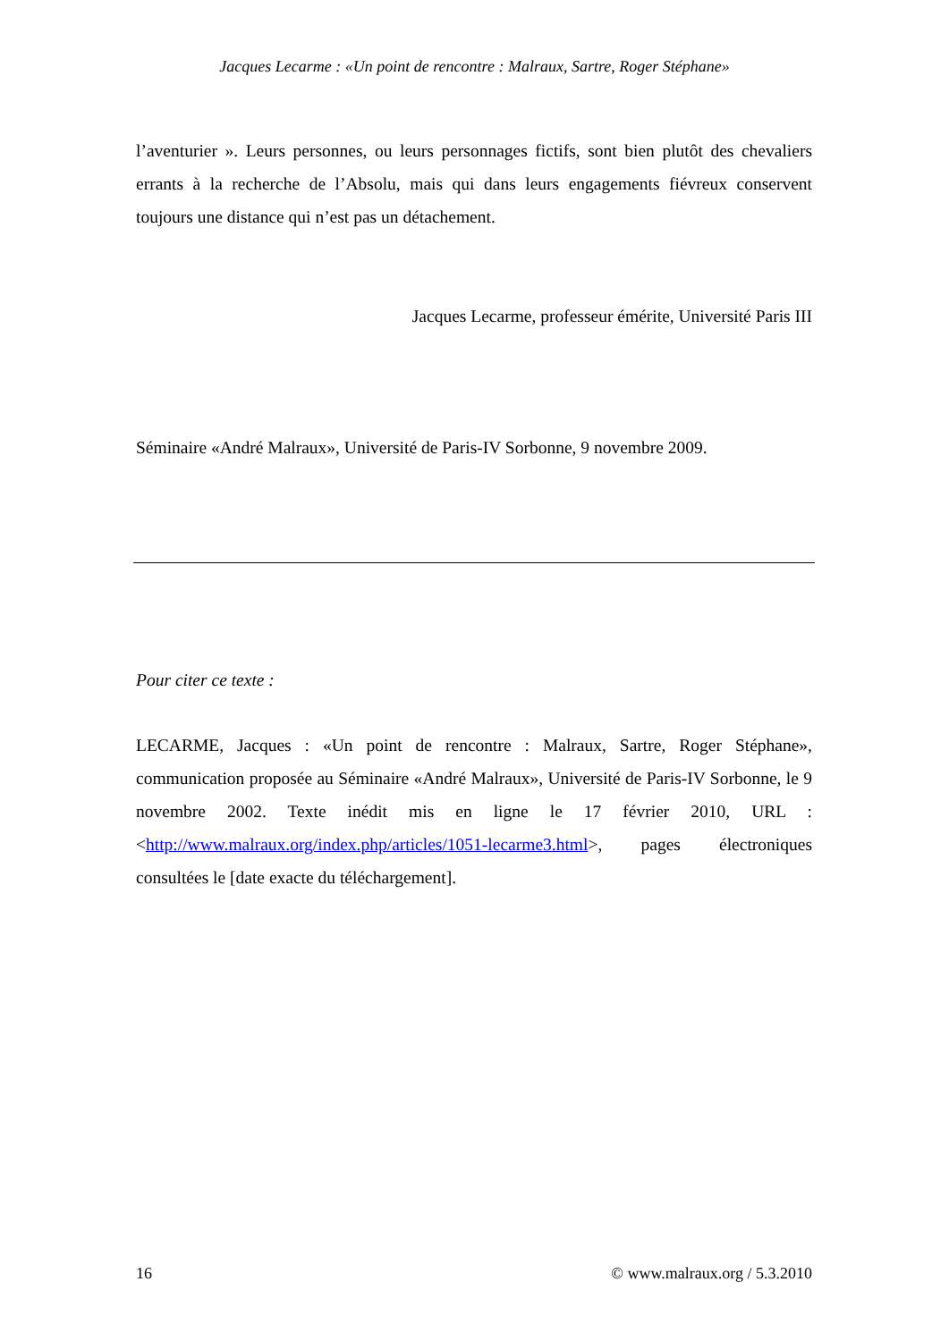Jacques Lecarme : «Un point de rencontre : Malraux, Sartre, Roger Stéphane»
l’aventurier ». Leurs personnes, ou leurs personnages fictifs, sont bien plutôt des chevaliers errants à la recherche de l’Absolu, mais qui dans leurs engagements fiévreux conservent toujours une distance qui n’est pas un détachement.
Jacques Lecarme, professeur émérite, Université Paris III
Séminaire «André Malraux», Université de Paris-IV Sorbonne, 9 novembre 2009.
Pour citer ce texte :
LECARME, Jacques : «Un point de rencontre : Malraux, Sartre, Roger Stéphane», communication proposée au Séminaire «André Malraux», Université de Paris-IV Sorbonne, le 9 novembre 2002. Texte inédit mis en ligne le 17 février 2010, URL : <http://www.malraux.org/index.php/articles/1051-lecarme3.html>, pages électroniques consultées le [date exacte du téléchargement].
16 © www.malraux.org / 5.3.2010